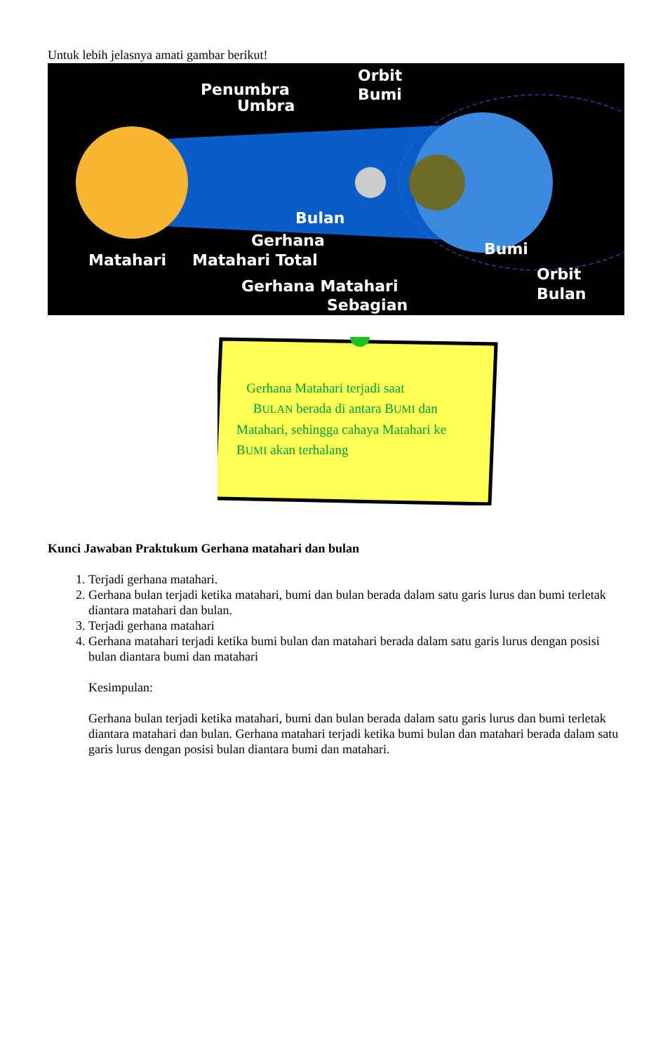Untuk lebih jelasnya amati gambar berikut!
Penumbra
Umbra
Orbit
Bumi
Bulan
Gerhana
Matahari
Matahari Total
Gerhana Matahari
Sebagian
Bumi
Orbit
Bulan
Gerhana Matahari terjadi saat
BULAN berada di antara BUMI dan
Matahari, sehingga cahaya Matahari ke
BUMI akan terhalang
Kunci Jawaban Praktukum Gerhana matahari dan bulan
1. Terjadi gerhana matahari.
2. Gerhana bulan terjadi ketika matahari, bumi dan bulan berada dalam satu garis lurus dan bumi terletak diantara matahari dan bulan.
3. Terjadi gerhana matahari
4. Gerhana matahari terjadi ketika bumi bulan dan matahari berada dalam satu garis lurus dengan posisi bulan diantara bumi dan matahari
Kesimpulan:
Gerhana bulan terjadi ketika matahari, bumi dan bulan berada dalam satu garis lurus dan bumi terletak diantara matahari dan bulan. Gerhana matahari terjadi ketika bumi bulan dan matahari berada dalam satu garis lurus dengan posisi bulan diantara bumi dan matahari.